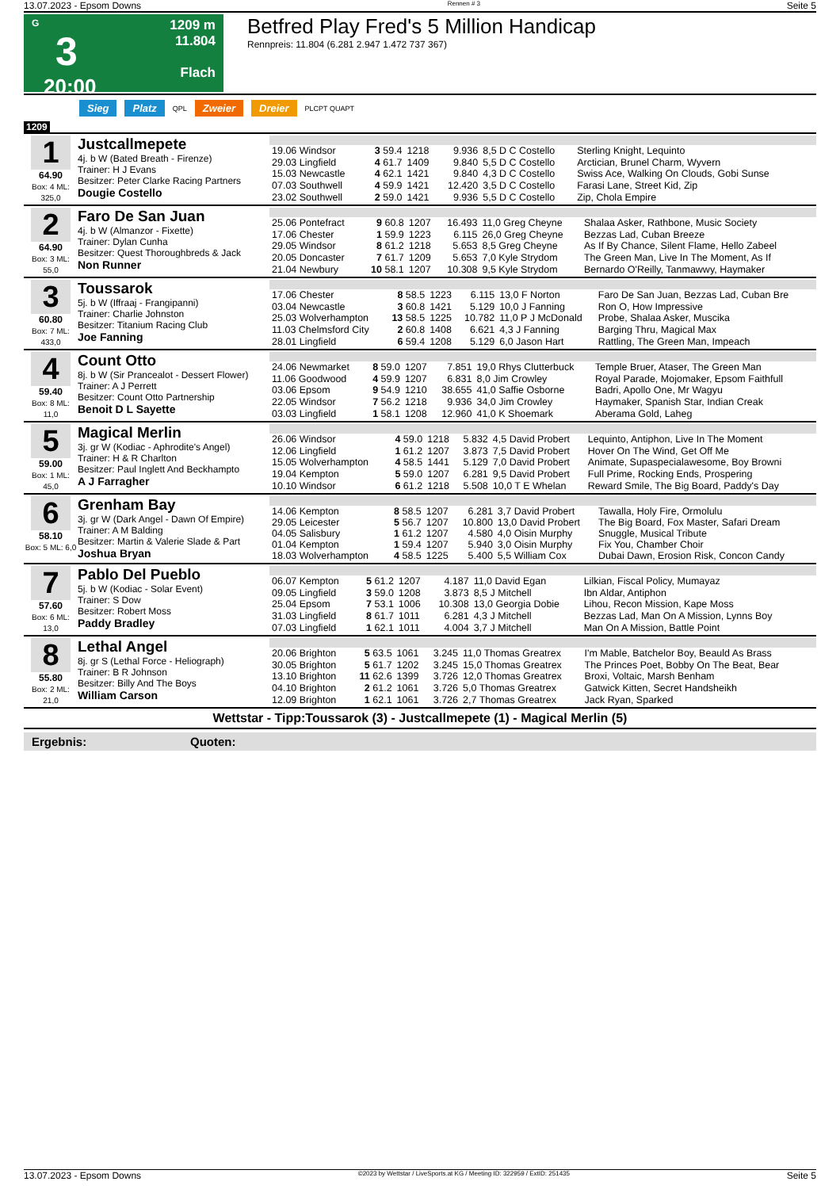13.07.2023 - Epsom Downs Rennen # 3 Seite 5
G
3
20:00
1209 m
11.804
Flach
Betfred Play Fred's 5 Million Handicap
Rennpreis: 11.804 (6.281 2.947 1.472 737 367)
Sieg Platz QPL Zweier Dreier PLCPT QUAPT
1209
1
64.90
Box: 4 ML: 325,0
Justcallmepete
4j. b W (Bated Breath - Firenze)
Trainer: H J Evans
Besitzer: Peter Clarke Racing Partners
Dougie Costello
| 19.06 Windsor | 3 59.4 | 1218 | 9.936 | 8,5 D C Costello | Sterling Knight, Lequinto |
| 29.03 Lingfield | 4 61.7 | 1409 | 9.840 | 5,5 D C Costello | Arctician, Brunel Charm, Wyvern |
| 15.03 Newcastle | 4 62.1 | 1421 | 9.840 | 4,3 D C Costello | Swiss Ace, Walking On Clouds, Gobi Sunse |
| 07.03 Southwell | 4 59.9 | 1421 | 12.420 | 3,5 D C Costello | Farasi Lane, Street Kid, Zip |
| 23.02 Southwell | 2 59.0 | 1421 | 9.936 | 5,5 D C Costello | Zip, Chola Empire |
2
64.90
Box: 3 ML: 55,0
Faro De San Juan
4j. b W (Almanzor - Fixette)
Trainer: Dylan Cunha
Besitzer: Quest Thoroughbreds & Jack
Non Runner
| 25.06 Pontefract | 9 60.8 | 1207 | 16.493 | 11,0 Greg Cheyne | Shalaa Asker, Rathbone, Music Society |
| 17.06 Chester | 1 59.9 | 1223 | 6.115 | 26,0 Greg Cheyne | Bezzas Lad, Cuban Breeze |
| 29.05 Windsor | 8 61.2 | 1218 | 5.653 | 8,5 Greg Cheyne | As If By Chance, Silent Flame, Hello Zabeel |
| 20.05 Doncaster | 7 61.7 | 1209 | 5.653 | 7,0 Kyle Strydom | The Green Man, Live In The Moment, As If |
| 21.04 Newbury | 10 58.1 | 1207 | 10.308 | 9,5 Kyle Strydom | Bernardo O'Reilly, Tanmawwy, Haymaker |
3
60.80
Box: 7 ML: 433,0
Toussarok
5j. b W (Iffraaj - Frangipanni)
Trainer: Charlie Johnston
Besitzer: Titanium Racing Club
Joe Fanning
| 17.06 Chester | 8 58.5 | 1223 | 6.115 | 13,0 F Norton | Faro De San Juan, Bezzas Lad, Cuban Bre |
| 03.04 Newcastle | 3 60.8 | 1421 | 5.129 | 10,0 J Fanning | Ron O, How Impressive |
| 25.03 Wolverhampton | 13 58.5 | 1225 | 10.782 | 11,0 P J McDonald | Probe, Shalaa Asker, Muscika |
| 11.03 Chelmsford City | 2 60.8 | 1408 | 6.621 | 4,3 J Fanning | Barging Thru, Magical Max |
| 28.01 Lingfield | 6 59.4 | 1208 | 5.129 | 6,0 Jason Hart | Rattling, The Green Man, Impeach |
4
59.40
Box: 8 ML: 11,0
Count Otto
8j. b W (Sir Prancealot - Dessert Flower)
Trainer: A J Perrett
Besitzer: Count Otto Partnership
Benoit D L Sayette
| 24.06 Newmarket | 8 59.0 | 1207 | 7.851 | 19,0 Rhys Clutterbuck | Temple Bruer, Ataser, The Green Man |
| 11.06 Goodwood | 4 59.9 | 1207 | 6.831 | 8,0 Jim Crowley | Royal Parade, Mojomaker, Epsom Faithfull |
| 03.06 Epsom | 9 54.9 | 1210 | 38.655 | 41,0 Saffie Osborne | Badri, Apollo One, Mr Wagyu |
| 22.05 Windsor | 7 56.2 | 1218 | 9.936 | 34,0 Jim Crowley | Haymaker, Spanish Star, Indian Creak |
| 03.03 Lingfield | 1 58.1 | 1208 | 12.960 | 41,0 K Shoemark | Aberama Gold, Laheg |
5
59.00
Box: 1 ML: 45,0
Magical Merlin
3j. gr W (Kodiac - Aphrodite's Angel)
Trainer: H & R Charlton
Besitzer: Paul Inglett And Beckhampto
A J Farragher
| 26.06 Windsor | 4 59.0 | 1218 | 5.832 | 4,5 David Probert | Lequinto, Antiphon, Live In The Moment |
| 12.06 Lingfield | 1 61.2 | 1207 | 3.873 | 7,5 David Probert | Hover On The Wind, Get Off Me |
| 15.05 Wolverhampton | 4 58.5 | 1441 | 5.129 | 7,0 David Probert | Animate, Supaspecialawesome, Boy Browni |
| 19.04 Kempton | 5 59.0 | 1207 | 6.281 | 9,5 David Probert | Full Prime, Rocking Ends, Prospering |
| 10.10 Windsor | 6 61.2 | 1218 | 5.508 | 10,0 T E Whelan | Reward Smile, The Big Board, Paddy's Day |
6
58.10
Box: 5 ML: 6,0
Grenham Bay
3j. gr W (Dark Angel - Dawn Of Empire)
Trainer: A M Balding
Besitzer: Martin & Valerie Slade & Part
Joshua Bryan
| 14.06 Kempton | 8 58.5 | 1207 | 6.281 | 3,7 David Probert | Tawalla, Holy Fire, Ormolulu |
| 29.05 Leicester | 5 56.7 | 1207 | 10.800 | 13,0 David Probert | The Big Board, Fox Master, Safari Dream |
| 04.05 Salisbury | 1 61.2 | 1207 | 4.580 | 4,0 Oisin Murphy | Snuggle, Musical Tribute |
| 01.04 Kempton | 1 59.4 | 1207 | 5.940 | 3,0 Oisin Murphy | Fix You, Chamber Choir |
| 18.03 Wolverhampton | 4 58.5 | 1225 | 5.400 | 5,5 William Cox | Dubai Dawn, Erosion Risk, Concon Candy |
7
57.60
Box: 6 ML: 13,0
Pablo Del Pueblo
5j. b W (Kodiac - Solar Event)
Trainer: S Dow
Besitzer: Robert Moss
Paddy Bradley
| 06.07 Kempton | 5 61.2 | 1207 | 4.187 | 11,0 David Egan | Lilkian, Fiscal Policy, Mumayaz |
| 09.05 Lingfield | 3 59.0 | 1208 | 3.873 | 8,5 J Mitchell | Ibn Aldar, Antiphon |
| 25.04 Epsom | 7 53.1 | 1006 | 10.308 | 13,0 Georgia Dobie | Lihou, Recon Mission, Kape Moss |
| 31.03 Lingfield | 8 61.7 | 1011 | 6.281 | 4,3 J Mitchell | Bezzas Lad, Man On A Mission, Lynns Boy |
| 07.03 Lingfield | 1 62.1 | 1011 | 4.004 | 3,7 J Mitchell | Man On A Mission, Battle Point |
8
55.80
Box: 2 ML: 21,0
Lethal Angel
8j. gr S (Lethal Force - Heliograph)
Trainer: B R Johnson
Besitzer: Billy And The Boys
William Carson
| 20.06 Brighton | 5 63.5 | 1061 | 3.245 | 11,0 Thomas Greatrex | I'm Mable, Batchelor Boy, Beauld As Brass |
| 30.05 Brighton | 5 61.7 | 1202 | 3.245 | 15,0 Thomas Greatrex | The Princes Poet, Bobby On The Beat, Bear |
| 13.10 Brighton | 11 62.6 | 1399 | 3.726 | 12,0 Thomas Greatrex | Broxi, Voltaic, Marsh Benham |
| 04.10 Brighton | 2 61.2 | 1061 | 3.726 | 5,0 Thomas Greatrex | Gatwick Kitten, Secret Handsheikh |
| 12.09 Brighton | 1 62.1 | 1061 | 3.726 | 2,7 Thomas Greatrex | Jack Ryan, Sparked |
Wettstar - Tipp:Toussarok (3) - Justcallmepete (1) - Magical Merlin (5)
Ergebnis: Quoten:
13.07.2023 - Epsom Downs ©2023 by Wettstar / LiveSports.at KG / Meeting ID: 322959 / ExtID: 251435 Seite 5